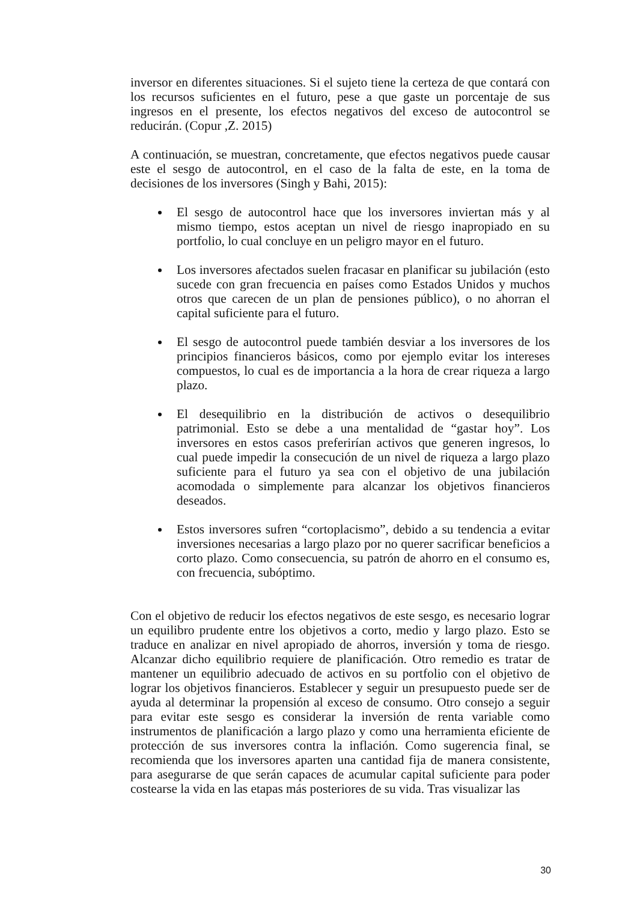inversor en diferentes situaciones. Si el sujeto tiene la certeza de que contará con los recursos suficientes en el futuro, pese a que gaste un porcentaje de sus ingresos en el presente, los efectos negativos del exceso de autocontrol se reducirán. (Copur ,Z. 2015)
A continuación, se muestran, concretamente, que efectos negativos puede causar este el sesgo de autocontrol, en el caso de la falta de este, en la toma de decisiones de los inversores (Singh y Bahi, 2015):
El sesgo de autocontrol hace que los inversores inviertan más y al mismo tiempo, estos aceptan un nivel de riesgo inapropiado en su portfolio, lo cual concluye en un peligro mayor en el futuro.
Los inversores afectados suelen fracasar en planificar su jubilación (esto sucede con gran frecuencia en países como Estados Unidos y muchos otros que carecen de un plan de pensiones público), o no ahorran el capital suficiente para el futuro.
El sesgo de autocontrol puede también desviar a los inversores de los principios financieros básicos, como por ejemplo evitar los intereses compuestos, lo cual es de importancia a la hora de crear riqueza a largo plazo.
El desequilibrio en la distribución de activos o desequilibrio patrimonial. Esto se debe a una mentalidad de “gastar hoy”. Los inversores en estos casos preferirían activos que generen ingresos, lo cual puede impedir la consecución de un nivel de riqueza a largo plazo suficiente para el futuro ya sea con el objetivo de una jubilación acomodada o simplemente para alcanzar los objetivos financieros deseados.
Estos inversores sufren “cortoplacismo”, debido a su tendencia a evitar inversiones necesarias a largo plazo por no querer sacrificar beneficios a corto plazo. Como consecuencia, su patrón de ahorro en el consumo es, con frecuencia, subóptimo.
Con el objetivo de reducir los efectos negativos de este sesgo, es necesario lograr un equilibro prudente entre los objetivos a corto, medio y largo plazo. Esto se traduce en analizar en nivel apropiado de ahorros, inversión y toma de riesgo. Alcanzar dicho equilibrio requiere de planificación. Otro remedio es tratar de mantener un equilibrio adecuado de activos en su portfolio con el objetivo de lograr los objetivos financieros. Establecer y seguir un presupuesto puede ser de ayuda al determinar la propensión al exceso de consumo. Otro consejo a seguir para evitar este sesgo es considerar la inversión de renta variable como instrumentos de planificación a largo plazo y como una herramienta eficiente de protección de sus inversores contra la inflación. Como sugerencia final, se recomienda que los inversores aparten una cantidad fija de manera consistente, para asegurarse de que serán capaces de acumular capital suficiente para poder costearse la vida en las etapas más posteriores de su vida. Tras visualizar las
30